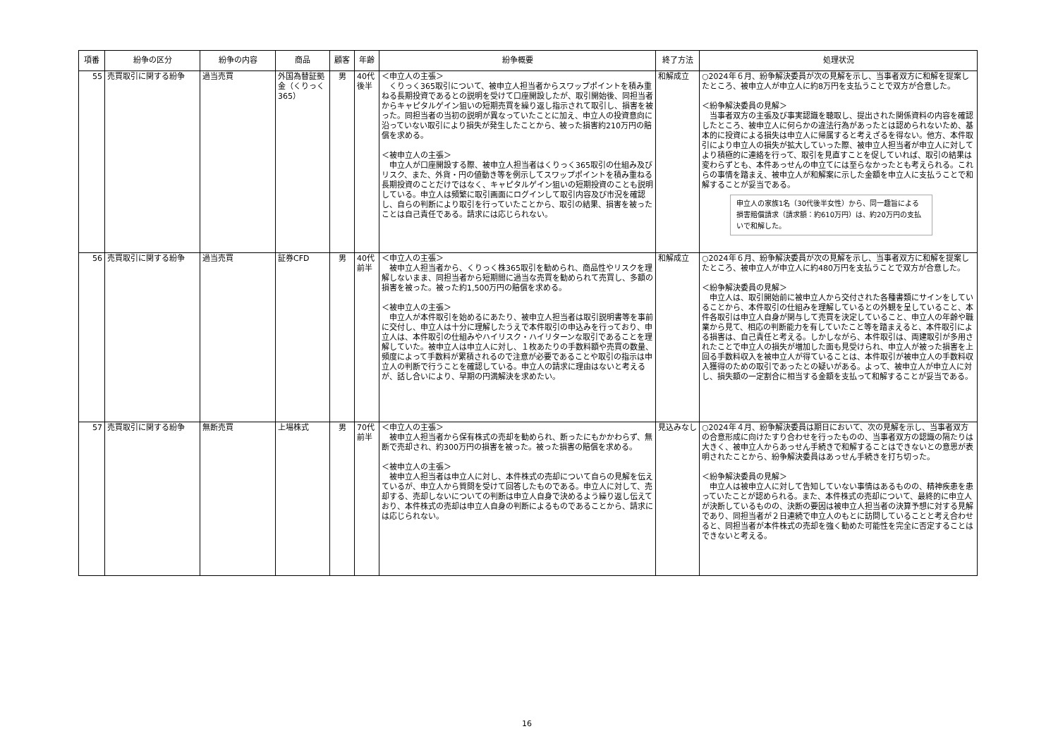| 項番 | 紛争の区分 | 紛争の内容 | 商品 | 顧客 | 年齢 | 紛争概要 | 終了方法 | 処理状況 |
| --- | --- | --- | --- | --- | --- | --- | --- | --- |
| 55 | 売買取引に関する紛争 | 過当売買 | 外国為替証拠金（くりっく365） | 男 | 40代後半 | ＜申立人の主張＞ くりっく365取引について、被申立人担当者からスワップポイントを積み重ねる長期投資であるとの説明を受けて口座開設したが、取引開始後、同担当者からキャピタルゲイン狙いの短期売買を繰り返し指示されて取引し、損害を被った。同担当者の当初の説明が異なっていたことに加え、申立人の投資意向に沿っていない取引により損失が発生したことから、被った損害約210万円の賠償を求める。 ＜被申立人の主張＞ 申立人が口座開設する際、被申立人担当者はくりっく365取引の仕組み及びリスク、また、外貨・円の値動き等を例示してスワップポイントを積み重ねる長期投資のことだけではなく、キャピタルゲイン狙いの短期投資のことも説明している。申立人は頻繁に取引画面にログインして取引内容及び市況を確認し、自らの判断により取引を行っていたことから、取引の結果、損害を被ったことは自己責任である。請求には応じられない。 | 和解成立 | ○2024年６月、紛争解決委員が次の見解を示し、当事者双方に和解を提案したところ、被申立人が申立人に約8万円を支払うことで双方が合意した。 ＜紛争解決委員の見解＞ 当事者双方の主張及び事実認識を聴取し、提出された関係資料の内容を確認したところ、被申立人に何らかの違法行為があったとは認められないため、基本的に投資による損失は申立人に帰属すると考えざるを得ない。他方、本件取引により申立人の損失が拡大していった際、被申立人担当者が申立人に対してより積極的に連絡を行って、取引を見直すことを促していれば、取引の結果は変わらずとも、本件あっせんの申立てには至らなかったとも考えられる。これらの事情を踏まえ、被申立人が和解案に示した金額を申立人に支払うことで和解することが妥当である。 申立人の家族1名（30代後半女性）から、同一趣旨による損害賠償請求（請求額：約610万円）は、約20万円の支払いで和解した。 |
| 56 | 売買取引に関する紛争 | 過当売買 | 証券CFD | 男 | 40代前半 | ＜申立人の主張＞ 被申立人担当者から、くりっく株365取引を勧められ、商品性やリスクを理解しないまま、同担当者から短期間に過当な売買を勧められて売買し、多額の損害を被った。被った約1,500万円の賠償を求める。 ＜被申立人の主張＞ 申立人が本件取引を始めるにあたり、被申立人担当者は取引説明書等を事前に交付し、申立人は十分に理解したうえで本件取引の申込みを行っており、申立人は、本件取引の仕組みやハイリスク・ハイリターンな取引であることを理解していた。被申立人は申立人に対し、１枚あたりの手数料額や売買の数量、頻度によって手数料が累積されるので注意が必要であることや取引の指示は申立人の判断で行うことを確認している。申立人の請求に理由はないと考えるが、話し合いにより、早期の円満解決を求めたい。 | 和解成立 | ○2024年６月、紛争解決委員が次の見解を示し、当事者双方に和解を提案したところ、被申立人が申立人に約480万円を支払うことで双方が合意した。 ＜紛争解決委員の見解＞ 申立人は、取引開始前に被申立人から交付された各種書類にサインをしていることから、本件取引の仕組みを理解しているとの外観を呈していること、本件各取引は申立人自身が関与して売買を決定していること、申立人の年齢や職業から見て、相応の判断能力を有していたこと等を踏まえると、本件取引による損害は、自己責任と考える。しかしながら、本件取引は、両建取引が多用されたことで申立人の損失が増加した面も見受けられ、申立人が被った損害を上回る手数料収入を被申立人が得ていることは、本件取引が被申立人の手数料収入獲得のための取引であったとの疑いがある。よって、被申立人が申立人に対し、損失額の一定割合に相当する金額を支払って和解することが妥当である。 |
| 57 | 売買取引に関する紛争 | 無断売買 | 上場株式 | 男 | 70代前半 | ＜申立人の主張＞ 被申立人担当者から保有株式の売却を勧められ、断ったにもかかわらず、無断で売却され、約300万円の損害を被った。被った損害の賠償を求める。 ＜被申立人の主張＞ 被申立人担当者は申立人に対し、本件株式の売却について自らの見解を伝えているが、申立人から質問を受けて回答したものである。申立人に対して、売却する、売却しないについての判断は申立人自身で決めるよう繰り返し伝えており、本件株式の売却は申立人自身の判断によるものであることから、請求には応じられない。 | 見込みなし | ○2024年４月、紛争解決委員は期日において、次の見解を示し、当事者双方の合意形成に向けたすり合わせを行ったものの、当事者双方の認識の隔たりは大きく、被申立人からあっせん手続きで和解することはできないとの意思が表明されたことから、紛争解決委員はあっせん手続きを打ち切った。 ＜紛争解決委員の見解＞ 申立人は被申立人に対して告知していない事情はあるものの、精神疾患を患っていたことが認められる。また、本件株式の売却について、最終的に申立人が決断しているものの、決断の要因は被申立人担当者の決算予想に対する見解であり、同担当者が２日連続で申立人のもとに訪問していることと考え合わせると、同担当者が本件株式の売却を強く勧めた可能性を完全に否定することはできないと考える。 |
16